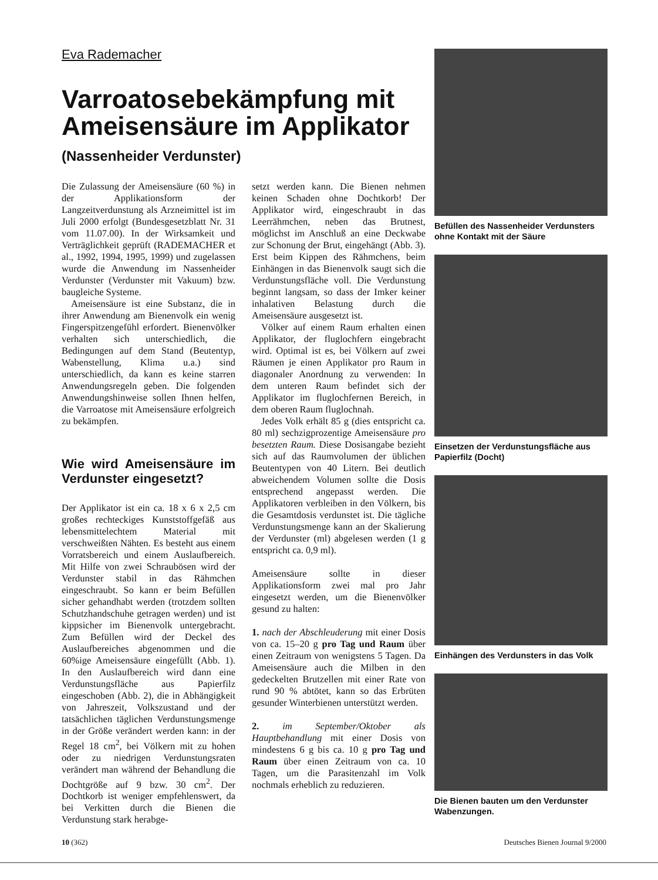Eva Rademacher
Varroatosebekämpfung mit Ameisensäure im Applikator
(Nassenheider Verdunster)
Die Zulassung der Ameisensäure (60 %) in der Applikationsform der Langzeitverdunstung als Arzneimittel ist im Juli 2000 erfolgt (Bundesgesetzblatt Nr. 31 vom 11.07.00). In der Wirksamkeit und Verträglichkeit geprüft (RADEMACHER et al., 1992, 1994, 1995, 1999) und zugelassen wurde die Anwendung im Nassenheider Verdunster (Verdunster mit Vakuum) bzw. baugleiche Systeme.
Ameisensäure ist eine Substanz, die in ihrer Anwendung am Bienenvolk ein wenig Fingerspitzengefühl erfordert. Bienenvölker verhalten sich unterschiedlich, die Bedingungen auf dem Stand (Beutentyp, Wabenstellung, Klima u.a.) sind unterschiedlich, da kann es keine starren Anwendungsregeln geben. Die folgenden Anwendungshinweise sollen Ihnen helfen, die Varroatose mit Ameisensäure erfolgreich zu bekämpfen.
Wie wird Ameisensäure im Verdunster eingesetzt?
Der Applikator ist ein ca. 18 x 6 x 2,5 cm großes rechteckiges Kunststoffgefäß aus lebensmittelechtem Material mit verschweißten Nähten. Es besteht aus einem Vorratsbereich und einem Auslaufbereich. Mit Hilfe von zwei Schraubösen wird der Verdunster stabil in das Rähmchen eingeschraubt. So kann er beim Befüllen sicher gehandhabt werden (trotzdem sollten Schutzhandschuhe getragen werden) und ist kippsicher im Bienenvolk untergebracht. Zum Befüllen wird der Deckel des Auslaufbereiches abgenommen und die 60%ige Ameisensäure eingefüllt (Abb. 1). In den Auslaufbereich wird dann eine Verdunstungsfläche aus Papierfilz eingeschoben (Abb. 2), die in Abhängigkeit von Jahreszeit, Volkszustand und der tatsächlichen täglichen Verdunstungsmenge in der Größe verändert werden kann: in der Regel 18 cm<sup>2</sup>, bei Völkern mit zu hohen oder zu niedrigen Verdunstungsraten verändert man während der Behandlung die Dochtgröße auf 9 bzw. 30 cm<sup>2</sup>. Der Dochtkorb ist weniger empfehlenswert, da bei Verkitten durch die Bienen die Verdunstung stark herabge-
setzt werden kann. Die Bienen nehmen keinen Schaden ohne Dochtkorb! Der Applikator wird, eingeschraubt in das Leerrähmchen, neben das Brutnest, möglichst im Anschluß an eine Deckwabe zur Schonung der Brut, eingehängt (Abb. 3). Erst beim Kippen des Rähmchens, beim Einhängen in das Bienenvolk saugt sich die Verdunstungsfläche voll. Die Verdunstung beginnt langsam, so dass der Imker keiner inhalativen Belastung durch die Ameisensäure ausgesetzt ist.
Völker auf einem Raum erhalten einen Applikator, der fluglochfern eingebracht wird. Optimal ist es, bei Völkern auf zwei Räumen je einen Applikator pro Raum in diagonaler Anordnung zu verwenden: In dem unteren Raum befindet sich der Applikator im fluglochfernen Bereich, in dem oberen Raum fluglochnah.
Jedes Volk erhält 85 g (dies entspricht ca. 80 ml) sechzigprozentige Ameisensäure pro besetzten Raum. Diese Dosisangabe bezieht sich auf das Raumvolumen der üblichen Beutentypen von 40 Litern. Bei deutlich abweichendem Volumen sollte die Dosis entsprechend angepasst werden. Die Applikatoren verbleiben in den Völkern, bis die Gesamtdosis verdunstet ist. Die tägliche Verdunstungsmenge kann an der Skalierung der Verdunster (ml) abgelesen werden (1 g entspricht ca. 0,9 ml).
Ameisensäure sollte in dieser Applikationsform zwei mal pro Jahr eingesetzt werden, um die Bienenvölker gesund zu halten:
1. nach der Abschleuderung mit einer Dosis von ca. 15–20 g pro Tag und Raum über einen Zeitraum von wenigstens 5 Tagen. Da Ameisensäure auch die Milben in den gedeckelten Brutzellen mit einer Rate von rund 90 % abtötet, kann so das Erbrüten gesunder Winterbienen unterstützt werden.
2. im September/Oktober als Hauptbehandlung mit einer Dosis von mindestens 6 g bis ca. 10 g pro Tag und Raum über einen Zeitraum von ca. 10 Tagen, um die Parasitenzahl im Volk nochmals erheblich zu reduzieren.
Befüllen des Nassenheider Verdunsters ohne Kontakt mit der Säure
Einsetzen der Verdunstungsfläche aus Papierfilz (Docht)
Einhängen des Verdunsters in das Volk
Die Bienen bauten um den Verdunster Wabenzungen.
10 (362) Deutsches Bienen Journal 9/2000